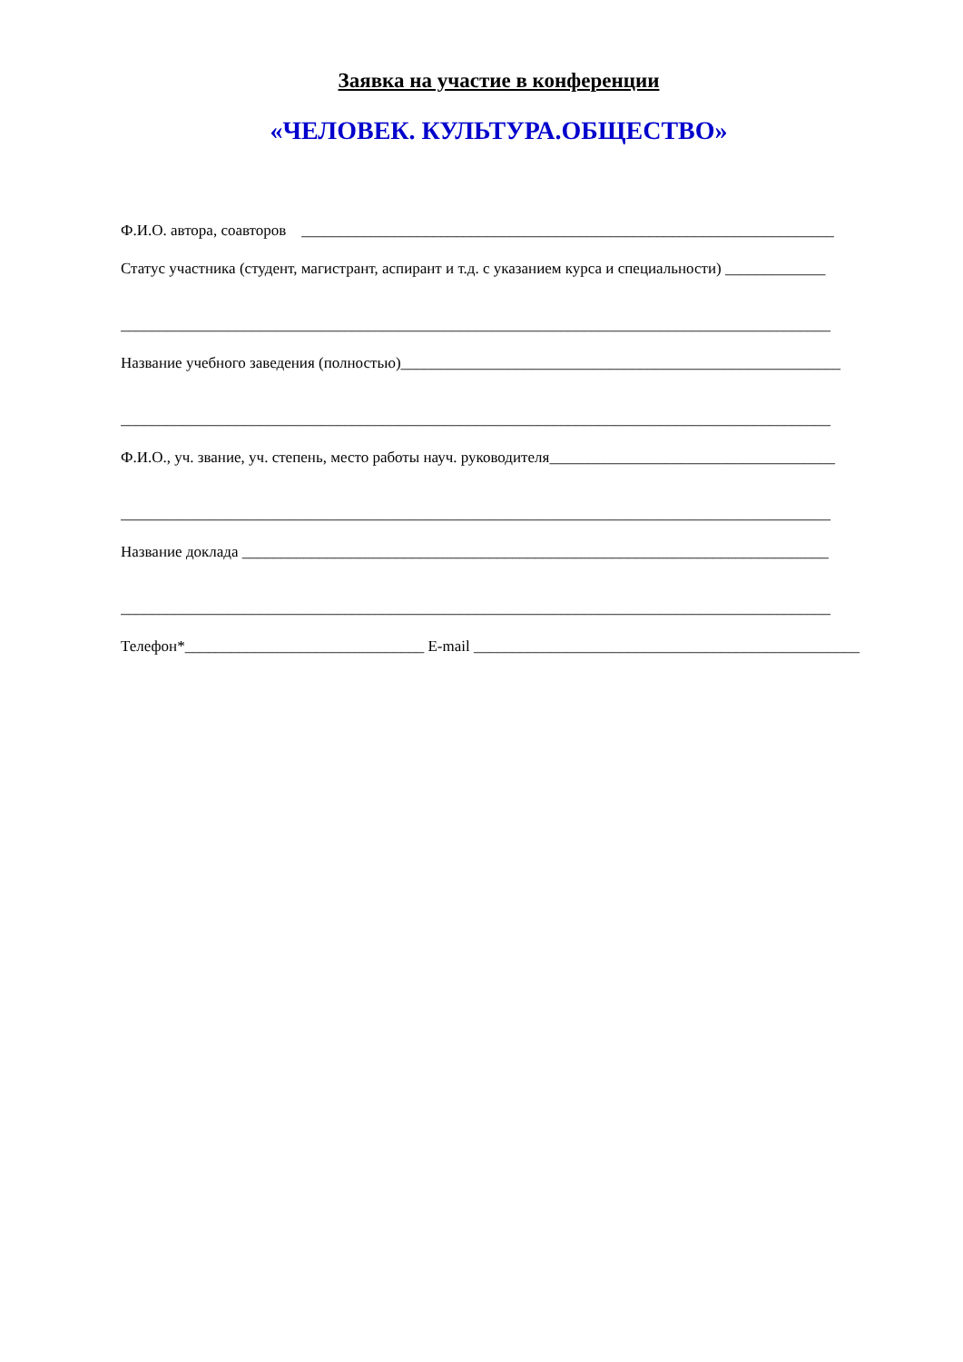Заявка на участие в конференции
«ЧЕЛОВЕК. КУЛЬТУРА.ОБЩЕСТВО»
Ф.И.О. автора, соавторов _____________________________________________________________________
Статус участника (студент, магистрант, аспирант и т.д. с указанием курса и специальности) _____________
____________________________________________________________________________________________
Название учебного заведения (полностью)_________________________________________________________
____________________________________________________________________________________________
Ф.И.О., уч. звание, уч. степень, место работы науч. руководителя_____________________________________
____________________________________________________________________________________________
Название доклада ____________________________________________________________________________
____________________________________________________________________________________________
Телефон*_______________________________ E-mail __________________________________________________